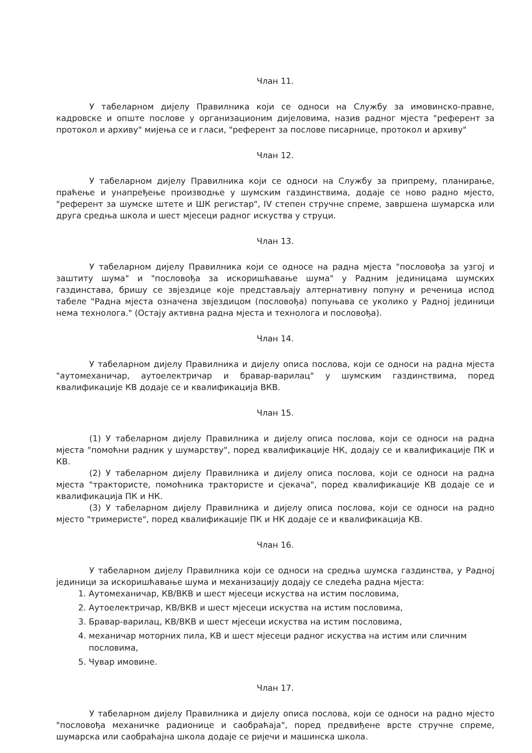Члан 11.
У табеларном дијелу Правилника који се односи на Службу за имовинско-правне, кадровске и опште послове у организационим дијеловима, назив радног мјеста "референт за протокол и архиву" мијења се и гласи, "референт за послове писарнице, протокол и архиву"
Члан 12.
У табеларном дијелу Правилника који се односи на Службу за припрему, планирање, праћење и унапређење производње у шумским газдинствима, додаје се ново радно мјесто, "референт за шумске штете и ШК регистар", IV степен стручне спреме, завршена шумарска или друга средња школа и шест мјесеци радног искуства у струци.
Члан 13.
У табеларном дијелу Правилника који се односе на радна мјеста "пословођа за узгој и заштиту шума" и "пословођа за искоришћавање шума" у Радним јединицама шумских газдинстава, бришу се звјездице које представљају алтернативну попуну и реченица испод табеле "Радна мјеста означена звјездицом (пословођа) попуњава се уколико у Радној јединици нема технолога." (Остају активна радна мјеста и технолога и пословођа).
Члан 14.
У табеларном дијелу Правилника и дијелу описа послова, који се односи на радна мјеста "аутомеханичар, аутоелектричар и бравар-варилац" у шумским газдинствима, поред квалификације КВ додаје се и квалификација ВКВ.
Члан 15.
(1) У табеларном дијелу Правилника и дијелу описа послова, који се односи на радна мјеста "помоћни радник у шумарству", поред квалификације НК, додају се и квалификације ПК и КВ.
(2) У табеларном дијелу Правилника и дијелу описа послова, који се односи на радна мјеста "трактористе, помоћника трактористе и сјекача", поред квалификације КВ додаје се и квалификација ПК и НК.
(3) У табеларном дијелу Правилника и дијелу описа послова, који се односи на радно мјесто "тримеристе", поред квалификације ПК и НК додаје се и квалификација КВ.
Члан 16.
У табеларном дијелу Правилника који се односи на средња шумска газдинства, у Радној јединици за искоришћавање шума и механизацију додају се следећа радна мјеста:
1. Аутомеханичар, КВ/ВКВ и шест мјесеци искуства на истим пословима,
2. Аутоелектричар, КВ/ВКВ и шест мјесеци искуства на истим пословима,
3. Бравар-варилац, КВ/ВКВ и шест мјесеци искуства на истим пословима,
4. механичар моторних пила, КВ и шест мјесеци радног искуства на истим или сличним пословима,
5. Чувар имовине.
Члан 17.
У табеларном дијелу Правилника и дијелу описа послова, који се односи на радно мјесто "пословођа механичке радионице и саобраћаја", поред предвиђене врсте стручне спреме, шумарска или саобраћајна школа додаје се ријечи и машинска школа.